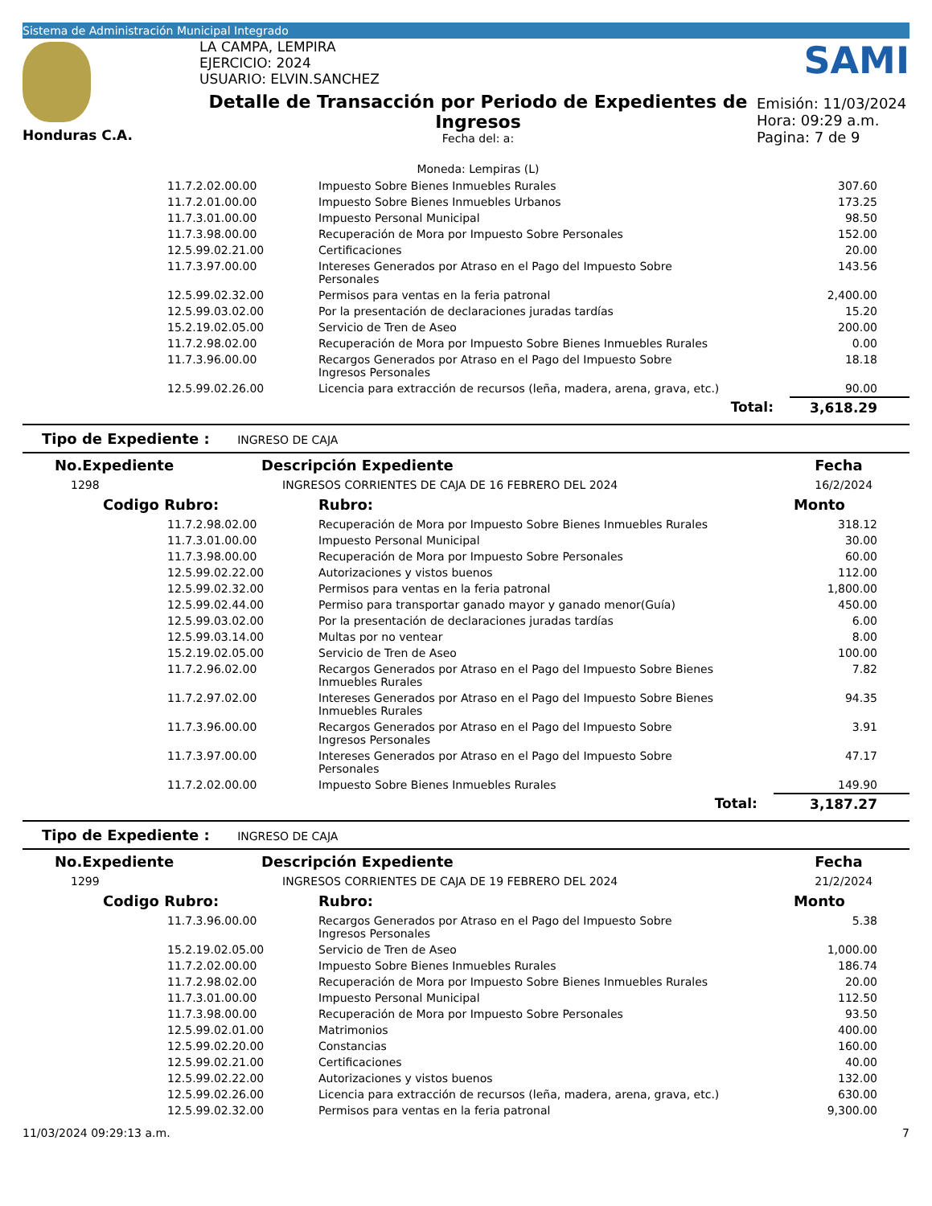Sistema de Administración Municipal Integrado
Honduras C.A.
LA CAMPA, LEMPIRA
EJERCICIO: 2024
USUARIO: ELVIN.SANCHEZ
Detalle de Transacción por Periodo de Expedientes de Ingresos
Fecha del: a:
Moneda: Lempiras (L)
SAMI
Emisión: 11/03/2024
Hora: 09:29 a.m.
Pagina: 7 de 9
| 11.7.2.02.00.00 | Impuesto Sobre Bienes Inmuebles Rurales | 307.60 |
| 11.7.2.01.00.00 | Impuesto Sobre Bienes Inmuebles Urbanos | 173.25 |
| 11.7.3.01.00.00 | Impuesto Personal Municipal | 98.50 |
| 11.7.3.98.00.00 | Recuperación de Mora por Impuesto Sobre Personales | 152.00 |
| 12.5.99.02.21.00 | Certificaciones | 20.00 |
| 11.7.3.97.00.00 | Intereses Generados por Atraso en el Pago del Impuesto Sobre Personales | 143.56 |
| 12.5.99.02.32.00 | Permisos para ventas en la feria patronal | 2,400.00 |
| 12.5.99.03.02.00 | Por la presentación de declaraciones juradas tardías | 15.20 |
| 15.2.19.02.05.00 | Servicio de Tren de Aseo | 200.00 |
| 11.7.2.98.02.00 | Recuperación de Mora por Impuesto Sobre Bienes Inmuebles Rurales | 0.00 |
| 11.7.3.96.00.00 | Recargos Generados por Atraso en el Pago del Impuesto Sobre Ingresos Personales | 18.18 |
| 12.5.99.02.26.00 | Licencia para extracción de recursos (leña, madera, arena, grava, etc.) | 90.00 |
| | Total: | 3,618.29 |
Tipo de Expediente : INGRESO DE CAJA
| No.Expediente | Descripción Expediente | Fecha |
| --- | --- | --- |
| 1298 | INGRESOS CORRIENTES DE CAJA DE 16 FEBRERO DEL 2024 | 16/2/2024 |
| Codigo Rubro: | Rubro: | Monto |
| --- | --- | --- |
| 11.7.2.98.02.00 | Recuperación de Mora por Impuesto Sobre Bienes Inmuebles Rurales | 318.12 |
| 11.7.3.01.00.00 | Impuesto Personal Municipal | 30.00 |
| 11.7.3.98.00.00 | Recuperación de Mora por Impuesto Sobre Personales | 60.00 |
| 12.5.99.02.22.00 | Autorizaciones y vistos buenos | 112.00 |
| 12.5.99.02.32.00 | Permisos para ventas en la feria patronal | 1,800.00 |
| 12.5.99.02.44.00 | Permiso para transportar ganado mayor y ganado menor(Guía) | 450.00 |
| 12.5.99.03.02.00 | Por la presentación de declaraciones juradas tardías | 6.00 |
| 12.5.99.03.14.00 | Multas por no ventear | 8.00 |
| 15.2.19.02.05.00 | Servicio de Tren de Aseo | 100.00 |
| 11.7.2.96.02.00 | Recargos Generados por Atraso en el Pago del Impuesto Sobre Bienes Inmuebles Rurales | 7.82 |
| 11.7.2.97.02.00 | Intereses Generados por Atraso en el Pago del Impuesto Sobre Bienes Inmuebles Rurales | 94.35 |
| 11.7.3.96.00.00 | Recargos Generados por Atraso en el Pago del Impuesto Sobre Ingresos Personales | 3.91 |
| 11.7.3.97.00.00 | Intereses Generados por Atraso en el Pago del Impuesto Sobre Personales | 47.17 |
| 11.7.2.02.00.00 | Impuesto Sobre Bienes Inmuebles Rurales | 149.90 |
| | Total: | 3,187.27 |
Tipo de Expediente : INGRESO DE CAJA
| No.Expediente | Descripción Expediente | Fecha |
| --- | --- | --- |
| 1299 | INGRESOS CORRIENTES DE CAJA DE 19 FEBRERO DEL 2024 | 21/2/2024 |
| Codigo Rubro: | Rubro: | Monto |
| --- | --- | --- |
| 11.7.3.96.00.00 | Recargos Generados por Atraso en el Pago del Impuesto Sobre Ingresos Personales | 5.38 |
| 15.2.19.02.05.00 | Servicio de Tren de Aseo | 1,000.00 |
| 11.7.2.02.00.00 | Impuesto Sobre Bienes Inmuebles Rurales | 186.74 |
| 11.7.2.98.02.00 | Recuperación de Mora por Impuesto Sobre Bienes Inmuebles Rurales | 20.00 |
| 11.7.3.01.00.00 | Impuesto Personal Municipal | 112.50 |
| 11.7.3.98.00.00 | Recuperación de Mora por Impuesto Sobre Personales | 93.50 |
| 12.5.99.02.01.00 | Matrimonios | 400.00 |
| 12.5.99.02.20.00 | Constancias | 160.00 |
| 12.5.99.02.21.00 | Certificaciones | 40.00 |
| 12.5.99.02.22.00 | Autorizaciones y vistos buenos | 132.00 |
| 12.5.99.02.26.00 | Licencia para extracción de recursos (leña, madera, arena, grava, etc.) | 630.00 |
| 12.5.99.02.32.00 | Permisos para ventas en la feria patronal | 9,300.00 |
11/03/2024 09:29:13 a.m. 7